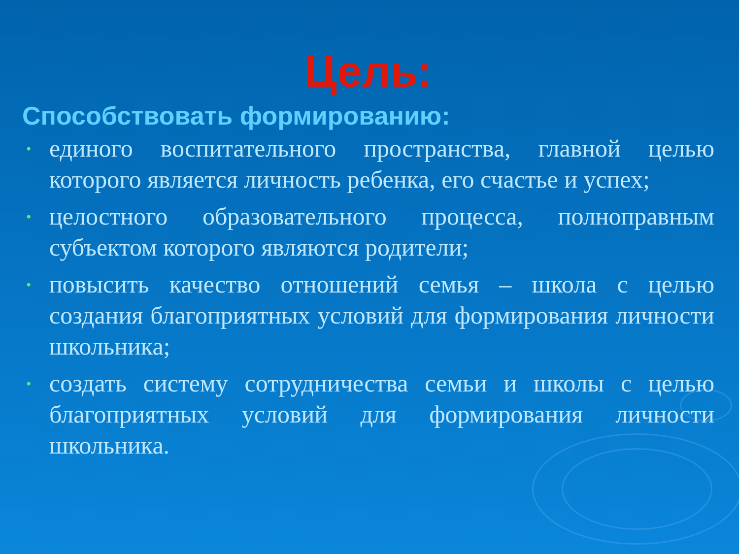Цель:
Способствовать формированию:
• единого воспитательного пространства, главной целью которого является личность ребенка, его счастье и успех;
• целостного образовательного процесса, полноправным субъектом которого являются родители;
• повысить качество отношений семья – школа с целью создания благоприятных условий для формирования личности школьника;
• создать систему сотрудничества семьи и школы с целью благоприятных условий для формирования личности школьника.